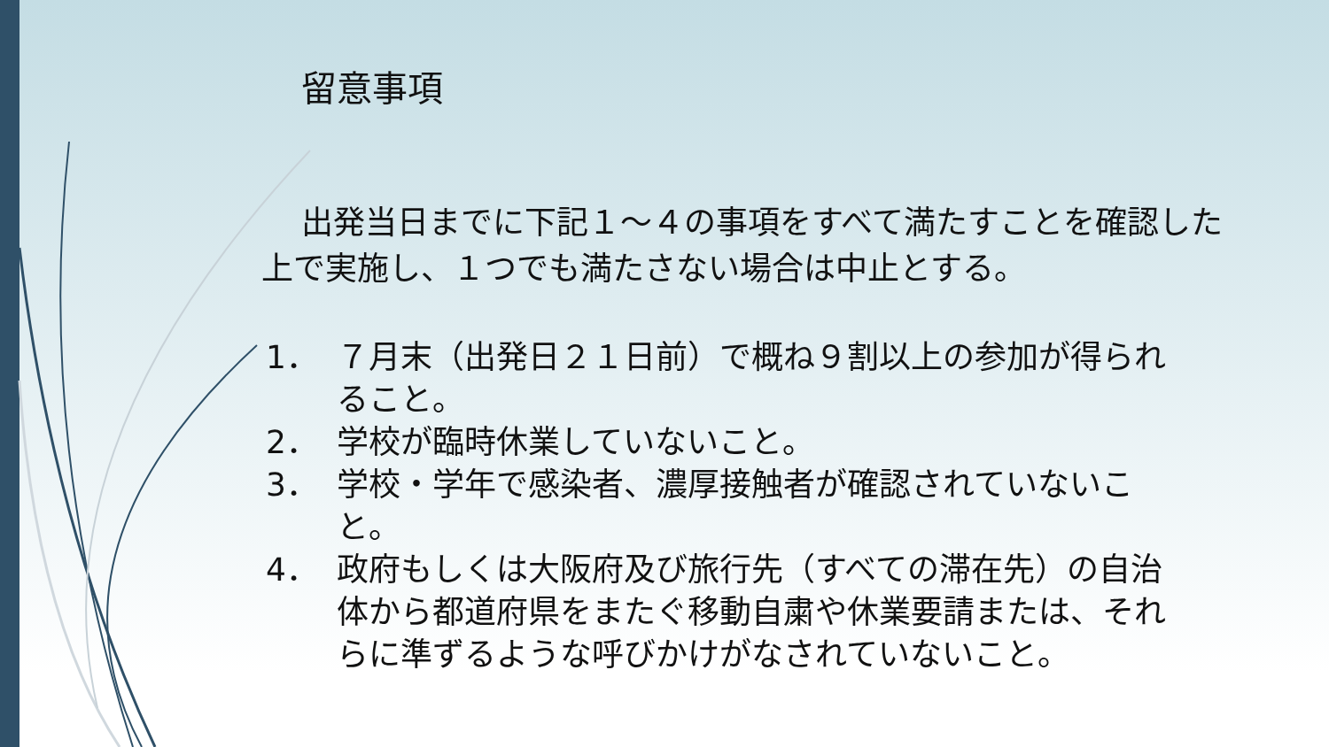留意事項
出発当日までに下記１～４の事項をすべて満たすことを確認した上で実施し、１つでも満たさない場合は中止とする。
1． ７月末（出発日２１日前）で概ね９割以上の参加が得られること。
2． 学校が臨時休業していないこと。
3． 学校・学年で感染者、濃厚接触者が確認されていないこと。
4． 政府もしくは大阪府及び旅行先（すべての滞在先）の自治体から都道府県をまたぐ移動自粛や休業要請または、それらに準ずるような呼びかけがなされていないこと。